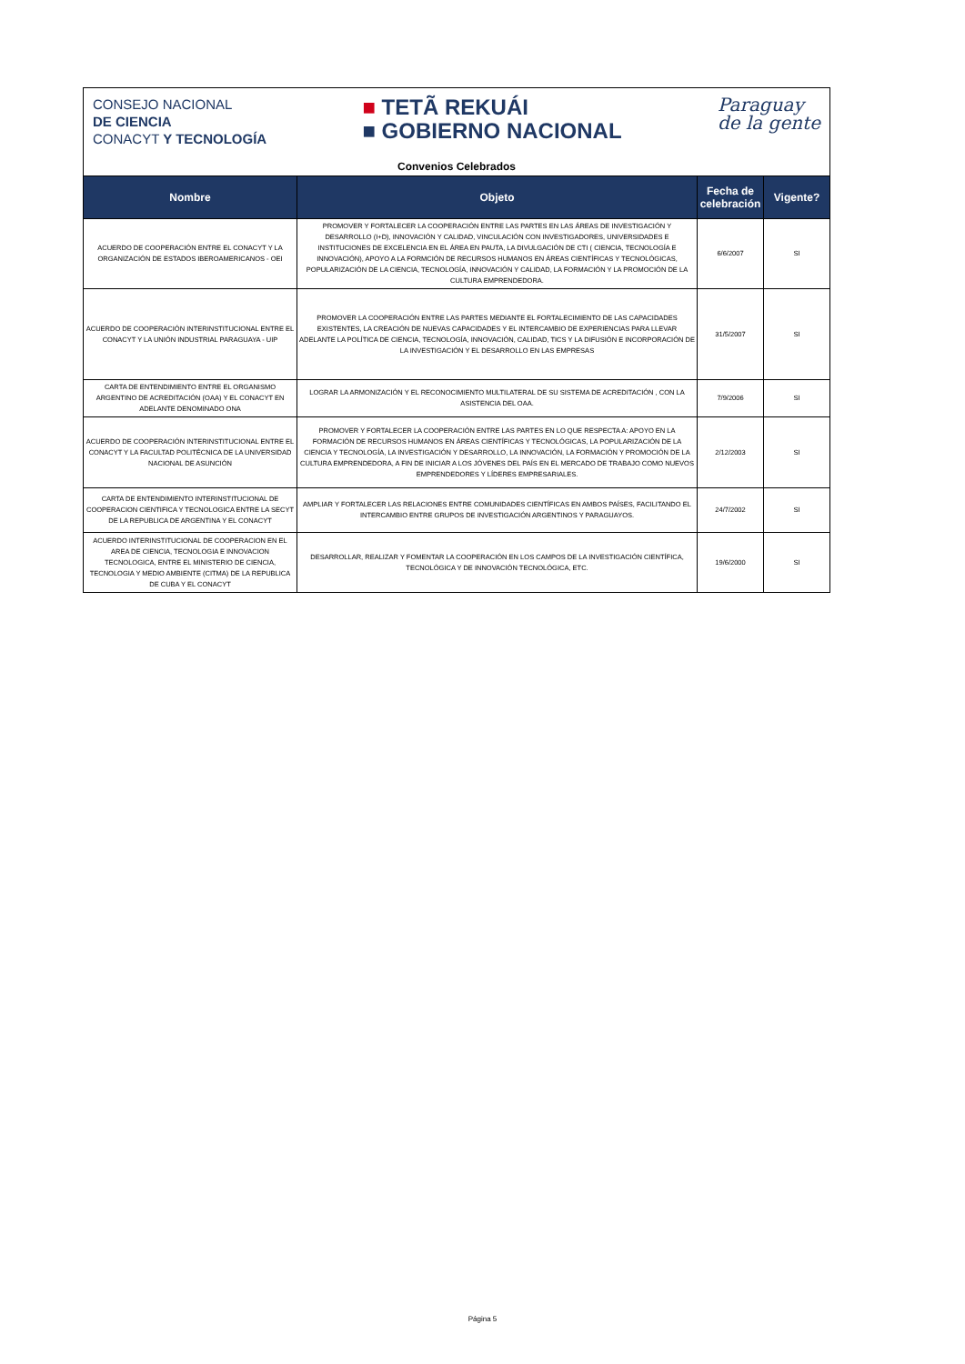CONSEJO NACIONAL
DE CIENCIA
CONACYT Y TECNOLOGÍA
■ TETÃ REKUÁI
■ GOBIERNO NACIONAL
Paraguay
de la gente
Convenios Celebrados
| Nombre | Objeto | Fecha de celebración | Vigente? |
| --- | --- | --- | --- |
| ACUERDO DE COOPERACIÓN ENTRE EL CONACYT Y LA ORGANIZACIÓN DE ESTADOS IBEROAMERICANOS - OEI | PROMOVER Y FORTALECER LA COOPERACIÓN ENTRE LAS PARTES EN LAS ÁREAS DE INVESTIGACIÓN Y DESARROLLO (I+D), INNOVACIÓN Y CALIDAD, VINCULACIÓN CON INVESTIGADORES, UNIVERSIDADES E INSTITUCIONES DE EXCELENCIA EN EL ÁREA EN PAUTA, LA DIVULGACIÓN DE CTI ( CIENCIA, TECNOLOGÍA E INNOVACIÓN), APOYO A LA FORMCIÓN DE RECURSOS HUMANOS EN ÁREAS CIENTÍFICAS Y TECNOLÓGICAS, POPULARIZACIÓN DE LA CIENCIA, TECNOLOGÍA, INNOVACIÓN Y CALIDAD, LA FORMACIÓN Y LA PROMOCIÓN DE LA CULTURA EMPRENDEDORA. | 6/6/2007 | SI |
| ACUERDO DE COOPERACIÓN INTERINSTITUCIONAL ENTRE EL CONACYT Y LA UNIÓN INDUSTRIAL PARAGUAYA - UIP | PROMOVER LA COOPERACIÓN ENTRE LAS PARTES MEDIANTE EL FORTALECIMIENTO DE LAS CAPACIDADES EXISTENTES, LA CREACIÓN DE NUEVAS CAPACIDADES Y EL INTERCAMBIO DE EXPERIENCIAS PARA LLEVAR ADELANTE LA POLÍTICA DE CIENCIA, TECNOLOGÍA, INNOVACIÓN, CALIDAD, TICS Y LA DIFUSIÓN E INCORPORACIÓN DE LA INVESTIGACIÓN Y EL DESARROLLO EN LAS EMPRESAS | 31/5/2007 | SI |
| CARTA DE ENTENDIMIENTO ENTRE EL ORGANISMO ARGENTINO DE ACREDITACIÓN (OAA) Y EL CONACYT EN ADELANTE DENOMINADO ONA | LOGRAR LA ARMONIZACIÓN Y EL RECONOCIMIENTO MULTILATERAL DE SU SISTEMA DE ACREDITACIÓN , CON LA ASISTENCIA DEL OAA. | 7/9/2006 | SI |
| ACUERDO DE COOPERACIÓN INTERINSTITUCIONAL ENTRE EL CONACYT Y LA FACULTAD POLITÉCNICA DE LA UNIVERSIDAD NACIONAL DE ASUNCIÓN | PROMOVER Y FORTALECER LA COOPERACIÓN ENTRE LAS PARTES EN LO QUE RESPECTA A: APOYO EN LA FORMACIÓN DE RECURSOS HUMANOS EN ÁREAS CIENTÍFICAS Y TECNOLÓGICAS, LA POPULARIZACIÓN DE LA CIENCIA Y TECNOLOGÍA, LA INVESTIGACIÓN Y DESARROLLO, LA INNOVACIÓN, LA FORMACIÓN Y PROMOCIÓN DE LA CULTURA EMPRENDEDORA, A FIN DE INICIAR A LOS JÓVENES DEL PAÍS EN EL MERCADO DE TRABAJO COMO NUEVOS EMPRENDEDORES Y LÍDERES EMPRESARIALES. | 2/12/2003 | SI |
| CARTA DE ENTENDIMIENTO INTERINSTITUCIONAL DE COOPERACION CIENTIFICA Y TECNOLOGICA ENTRE LA SECYT DE LA REPUBLICA DE ARGENTINA Y EL CONACYT | AMPLIAR Y FORTALECER LAS RELACIONES ENTRE COMUNIDADES CIENTÍFICAS EN AMBOS PAÍSES, FACILITANDO EL INTERCAMBIO ENTRE GRUPOS DE INVESTIGACIÓN ARGENTINOS Y PARAGUAYOS. | 24/7/2002 | SI |
| ACUERDO INTERINSTITUCIONAL DE COOPERACION EN EL AREA DE CIENCIA, TECNOLOGIA E INNOVACION TECNOLOGICA, ENTRE EL MINISTERIO DE CIENCIA, TECNOLOGIA Y MEDIO AMBIENTE (CITMA) DE LA REPUBLICA DE CUBA Y EL CONACYT | DESARROLLAR, REALIZAR Y FOMENTAR LA COOPERACIÓN EN LOS CAMPOS DE LA INVESTIGACIÓN CIENTÍFICA, TECNOLÓGICA Y DE INNOVACIÓN TECNOLÓGICA, ETC. | 19/6/2000 | SI |
Página 5